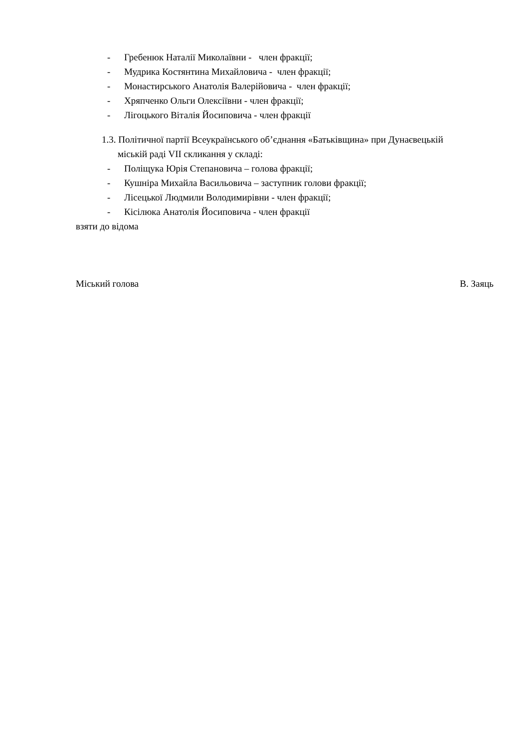- Гребенюк Наталії Миколаївни - член фракції;
- Мудрика Костянтина Михайловича - член фракції;
- Монастирського Анатолія Валерійовича - член фракції;
- Хряпченко Ольги Олексіївни - член фракції;
- Лігоцького Віталія Йосиповича - член фракції
1.3. Політичної партії Всеукраїнського об’єднання «Батьківщина» при Дунаєвецькій
міській раді VII скликання у складі:
- Поліщука Юрія Степановича – голова фракції;
- Кушніра Михайла Васильовича – заступник голови фракції;
- Лісецької Людмили Володимирівни - член фракції;
- Кісілюка Анатолія Йосиповича - член фракції
взяти до відома
Міський голова В. Заяць